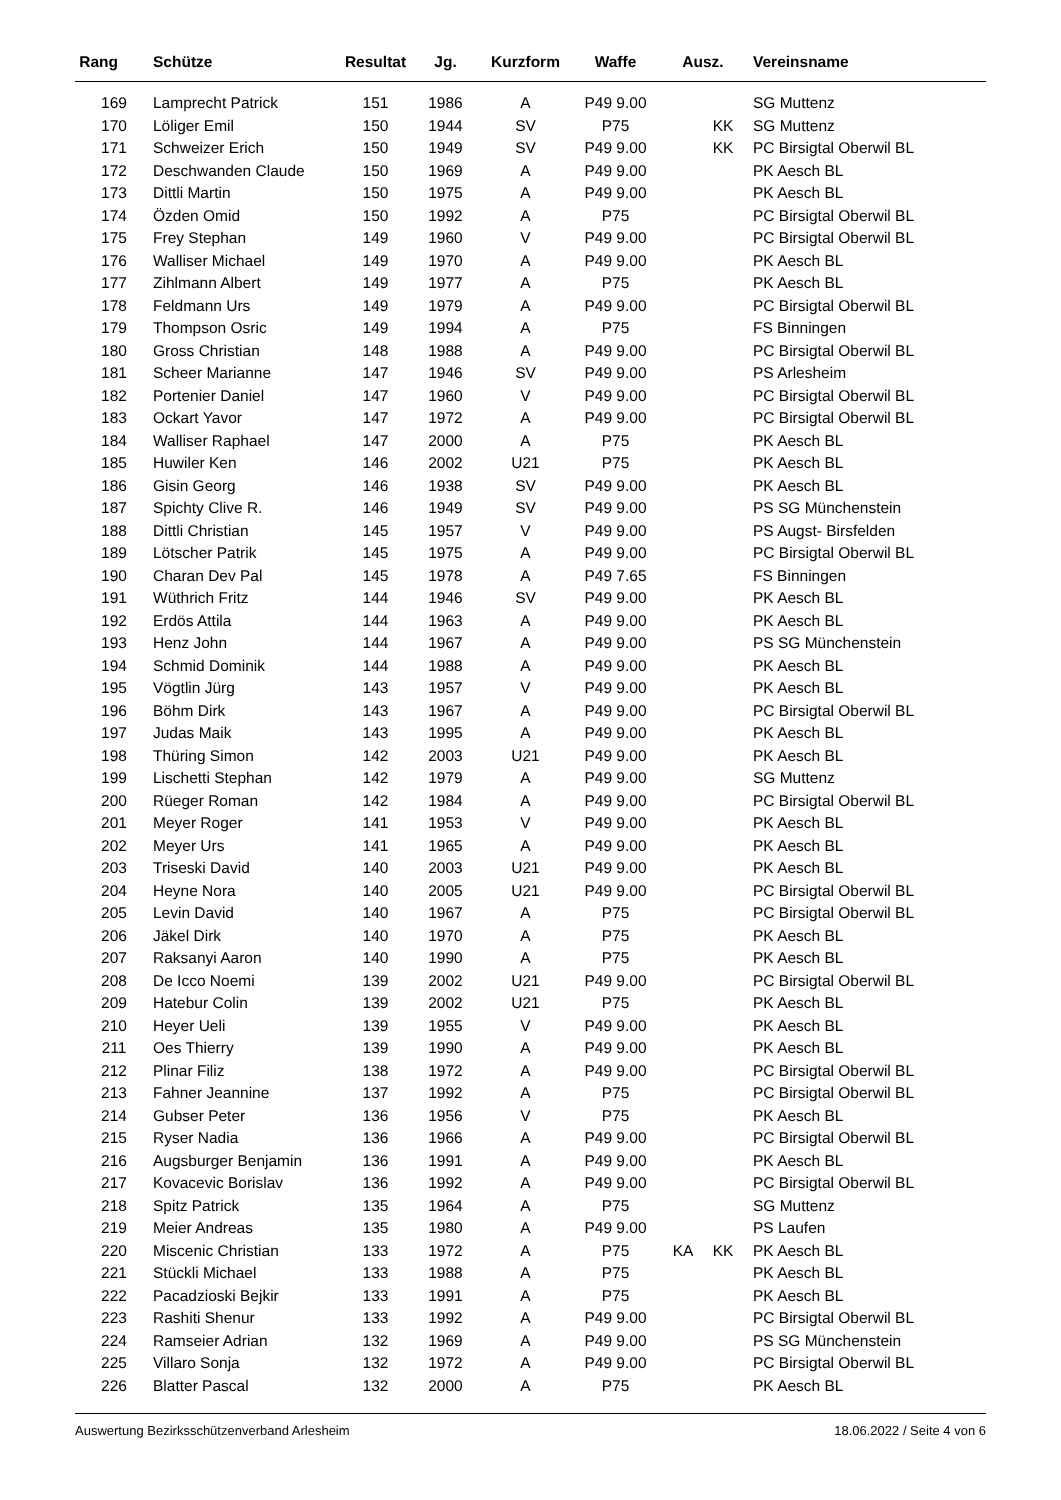| Rang | Schütze | Resultat | Jg. | Kurzform | Waffe | Ausz. | | | Vereinsname |
| --- | --- | --- | --- | --- | --- | --- | --- | --- | --- |
| 169 | Lamprecht Patrick | 151 | 1986 | A | P49 9.00 | | | | SG Muttenz |
| 170 | Löliger Emil | 150 | 1944 | SV | P75 | | KK | | SG Muttenz |
| 171 | Schweizer Erich | 150 | 1949 | SV | P49 9.00 | | KK | | PC Birsigtal Oberwil BL |
| 172 | Deschwanden Claude | 150 | 1969 | A | P49 9.00 | | | | PK Aesch BL |
| 173 | Dittli Martin | 150 | 1975 | A | P49 9.00 | | | | PK Aesch BL |
| 174 | Özden Omid | 150 | 1992 | A | P75 | | | | PC Birsigtal Oberwil BL |
| 175 | Frey Stephan | 149 | 1960 | V | P49 9.00 | | | | PC Birsigtal Oberwil BL |
| 176 | Walliser Michael | 149 | 1970 | A | P49 9.00 | | | | PK Aesch BL |
| 177 | Zihlmann Albert | 149 | 1977 | A | P75 | | | | PK Aesch BL |
| 178 | Feldmann Urs | 149 | 1979 | A | P49 9.00 | | | | PC Birsigtal Oberwil BL |
| 179 | Thompson Osric | 149 | 1994 | A | P75 | | | | FS Binningen |
| 180 | Gross Christian | 148 | 1988 | A | P49 9.00 | | | | PC Birsigtal Oberwil BL |
| 181 | Scheer Marianne | 147 | 1946 | SV | P49 9.00 | | | | PS Arlesheim |
| 182 | Portenier Daniel | 147 | 1960 | V | P49 9.00 | | | | PC Birsigtal Oberwil BL |
| 183 | Ockart Yavor | 147 | 1972 | A | P49 9.00 | | | | PC Birsigtal Oberwil BL |
| 184 | Walliser Raphael | 147 | 2000 | A | P75 | | | | PK Aesch BL |
| 185 | Huwiler Ken | 146 | 2002 | U21 | P75 | | | | PK Aesch BL |
| 186 | Gisin Georg | 146 | 1938 | SV | P49 9.00 | | | | PK Aesch BL |
| 187 | Spichty Clive R. | 146 | 1949 | SV | P49 9.00 | | | | PS SG Münchenstein |
| 188 | Dittli Christian | 145 | 1957 | V | P49 9.00 | | | | PS Augst- Birsfelden |
| 189 | Lötscher Patrik | 145 | 1975 | A | P49 9.00 | | | | PC Birsigtal Oberwil BL |
| 190 | Charan Dev Pal | 145 | 1978 | A | P49 7.65 | | | | FS Binningen |
| 191 | Wüthrich Fritz | 144 | 1946 | SV | P49 9.00 | | | | PK Aesch BL |
| 192 | Erdös Attila | 144 | 1963 | A | P49 9.00 | | | | PK Aesch BL |
| 193 | Henz John | 144 | 1967 | A | P49 9.00 | | | | PS SG Münchenstein |
| 194 | Schmid Dominik | 144 | 1988 | A | P49 9.00 | | | | PK Aesch BL |
| 195 | Vögtlin Jürg | 143 | 1957 | V | P49 9.00 | | | | PK Aesch BL |
| 196 | Böhm Dirk | 143 | 1967 | A | P49 9.00 | | | | PC Birsigtal Oberwil BL |
| 197 | Judas Maik | 143 | 1995 | A | P49 9.00 | | | | PK Aesch BL |
| 198 | Thüring Simon | 142 | 2003 | U21 | P49 9.00 | | | | PK Aesch BL |
| 199 | Lischetti Stephan | 142 | 1979 | A | P49 9.00 | | | | SG Muttenz |
| 200 | Rüeger Roman | 142 | 1984 | A | P49 9.00 | | | | PC Birsigtal Oberwil BL |
| 201 | Meyer Roger | 141 | 1953 | V | P49 9.00 | | | | PK Aesch BL |
| 202 | Meyer Urs | 141 | 1965 | A | P49 9.00 | | | | PK Aesch BL |
| 203 | Triseski David | 140 | 2003 | U21 | P49 9.00 | | | | PK Aesch BL |
| 204 | Heyne Nora | 140 | 2005 | U21 | P49 9.00 | | | | PC Birsigtal Oberwil BL |
| 205 | Levin David | 140 | 1967 | A | P75 | | | | PC Birsigtal Oberwil BL |
| 206 | Jäkel Dirk | 140 | 1970 | A | P75 | | | | PK Aesch BL |
| 207 | Raksanyi Aaron | 140 | 1990 | A | P75 | | | | PK Aesch BL |
| 208 | De Icco Noemi | 139 | 2002 | U21 | P49 9.00 | | | | PC Birsigtal Oberwil BL |
| 209 | Hatebur Colin | 139 | 2002 | U21 | P75 | | | | PK Aesch BL |
| 210 | Heyer Ueli | 139 | 1955 | V | P49 9.00 | | | | PK Aesch BL |
| 211 | Oes Thierry | 139 | 1990 | A | P49 9.00 | | | | PK Aesch BL |
| 212 | Plinar Filiz | 138 | 1972 | A | P49 9.00 | | | | PC Birsigtal Oberwil BL |
| 213 | Fahner Jeannine | 137 | 1992 | A | P75 | | | | PC Birsigtal Oberwil BL |
| 214 | Gubser Peter | 136 | 1956 | V | P75 | | | | PK Aesch BL |
| 215 | Ryser Nadia | 136 | 1966 | A | P49 9.00 | | | | PC Birsigtal Oberwil BL |
| 216 | Augsburger Benjamin | 136 | 1991 | A | P49 9.00 | | | | PK Aesch BL |
| 217 | Kovacevic Borislav | 136 | 1992 | A | P49 9.00 | | | | PC Birsigtal Oberwil BL |
| 218 | Spitz Patrick | 135 | 1964 | A | P75 | | | | SG Muttenz |
| 219 | Meier Andreas | 135 | 1980 | A | P49 9.00 | | | | PS Laufen |
| 220 | Miscenic Christian | 133 | 1972 | A | P75 | KA | KK | | PK Aesch BL |
| 221 | Stückli Michael | 133 | 1988 | A | P75 | | | | PK Aesch BL |
| 222 | Pacadzioski Bejkir | 133 | 1991 | A | P75 | | | | PK Aesch BL |
| 223 | Rashiti Shenur | 133 | 1992 | A | P49 9.00 | | | | PC Birsigtal Oberwil BL |
| 224 | Ramseier Adrian | 132 | 1969 | A | P49 9.00 | | | | PS SG Münchenstein |
| 225 | Villaro Sonja | 132 | 1972 | A | P49 9.00 | | | | PC Birsigtal Oberwil BL |
| 226 | Blatter Pascal | 132 | 2000 | A | P75 | | | | PK Aesch BL |
Auswertung Bezirksschützenverband Arlesheim 18.06.2022 / Seite 4 von 6